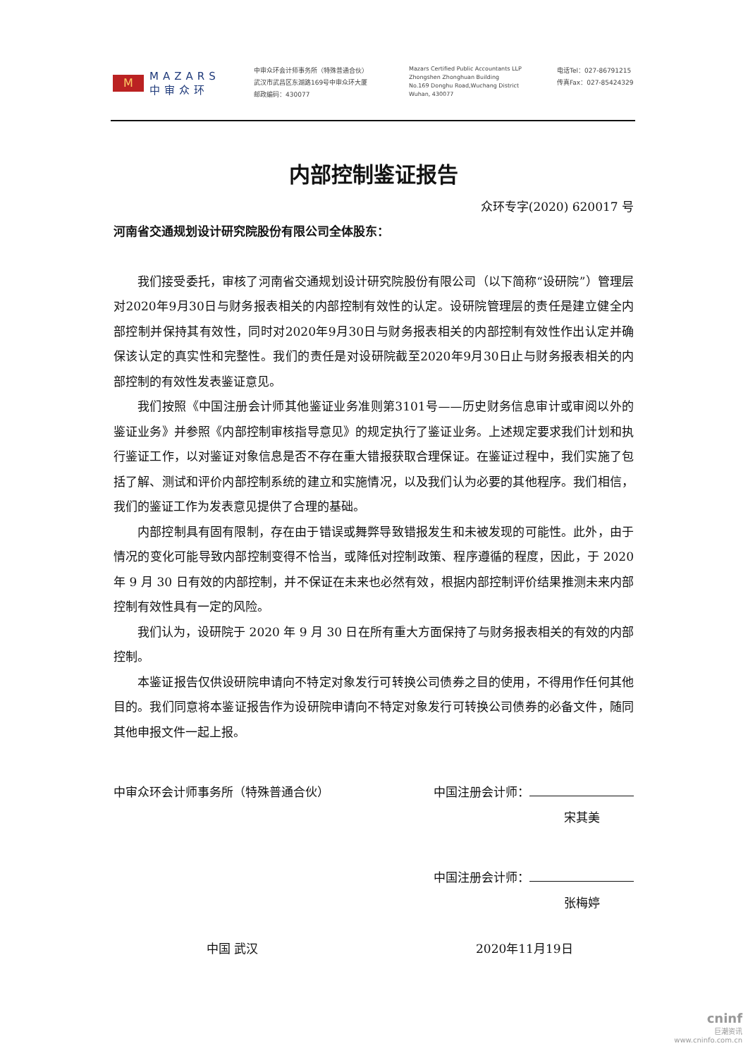M
MAZARS
中审众环
中审众环会计师事务所（特殊普通合伙）
武汉市武昌区东湖路169号中审众环大厦
邮政编码：430077
Mazars Certified Public Accountants LLP
Zhongshen Zhonghuan Building
No.169 Donghu Road,Wuchang District
Wuhan, 430077
电话Tel：027-86791215
传真Fax：027-85424329
内部控制鉴证报告
众环专字(2020) 620017 号
河南省交通规划设计研究院股份有限公司全体股东：
我们接受委托，审核了河南省交通规划设计研究院股份有限公司（以下简称“设研院”）管理层对2020年9月30日与财务报表相关的内部控制有效性的认定。设研院管理层的责任是建立健全内部控制并保持其有效性，同时对2020年9月30日与财务报表相关的内部控制有效性作出认定并确保该认定的真实性和完整性。我们的责任是对设研院截至2020年9月30日止与财务报表相关的内部控制的有效性发表鉴证意见。
我们按照《中国注册会计师其他鉴证业务准则第3101号——历史财务信息审计或审阅以外的鉴证业务》并参照《内部控制审核指导意见》的规定执行了鉴证业务。上述规定要求我们计划和执行鉴证工作，以对鉴证对象信息是否不存在重大错报获取合理保证。在鉴证过程中，我们实施了包括了解、测试和评价内部控制系统的建立和实施情况，以及我们认为必要的其他程序。我们相信，我们的鉴证工作为发表意见提供了合理的基础。
内部控制具有固有限制，存在由于错误或舞弊导致错报发生和未被发现的可能性。此外，由于情况的变化可能导致内部控制变得不恰当，或降低对控制政策、程序遵循的程度，因此，于 2020 年 9 月 30 日有效的内部控制，并不保证在未来也必然有效，根据内部控制评价结果推测未来内部控制有效性具有一定的风险。
我们认为，设研院于 2020 年 9 月 30 日在所有重大方面保持了与财务报表相关的有效的内部控制。
本鉴证报告仅供设研院申请向不特定对象发行可转换公司债券之目的使用，不得用作任何其他目的。我们同意将本鉴证报告作为设研院申请向不特定对象发行可转换公司债券的必备文件，随同其他申报文件一起上报。
中审众环会计师事务所（特殊普通合伙） 中国注册会计师：
宋其美
中国注册会计师：
张梅婷
中国 武汉 2020年11月19日
cninf
巨潮资讯
www.cninfo.com.cn